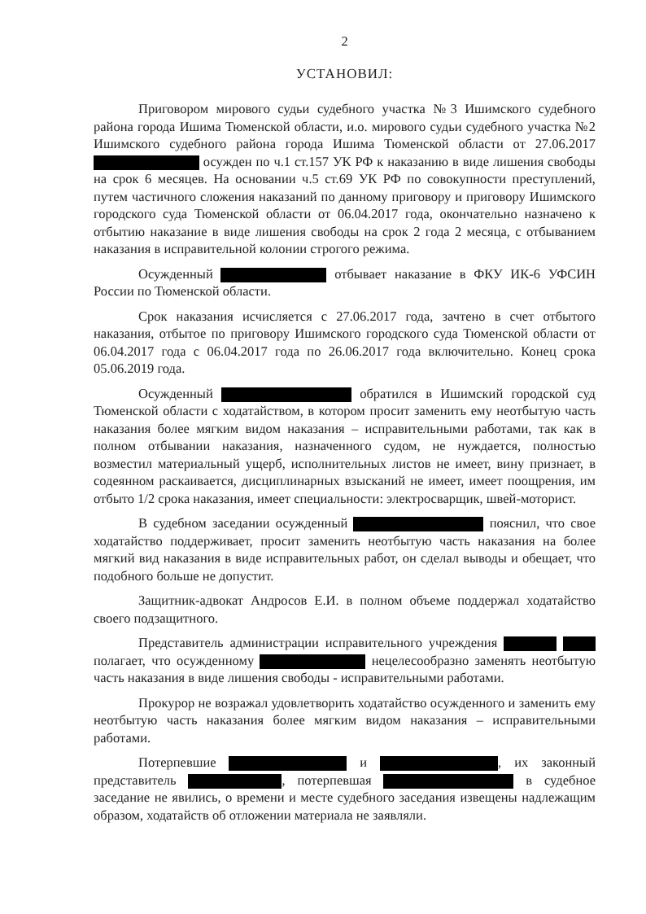2
УСТАНОВИЛ:
Приговором мирового судьи судебного участка №3 Ишимского судебного района города Ишима Тюменской области, и.о. мирового судьи судебного участка №2 Ишимского судебного района города Ишима Тюменской области от 27.06.2017 осужден по ч.1 ст.157 УК РФ к наказанию в виде лишения свободы на срок 6 месяцев. На основании ч.5 ст.69 УК РФ по совокупности преступлений, путем частичного сложения наказаний по данному приговору и приговору Ишимского городского суда Тюменской области от 06.04.2017 года, окончательно назначено к отбытию наказание в виде лишения свободы на срок 2 года 2 месяца, с отбыванием наказания в исправительной колонии строгого режима.
Осужденный отбывает наказание в ФКУ ИК-6 УФСИН России по Тюменской области.
Срок наказания исчисляется с 27.06.2017 года, зачтено в счет отбытого наказания, отбытое по приговору Ишимского городского суда Тюменской области от 06.04.2017 года с 06.04.2017 года по 26.06.2017 года включительно. Конец срока 05.06.2019 года.
Осужденный обратился в Ишимский городской суд Тюменской области с ходатайством, в котором просит заменить ему неотбытую часть наказания более мягким видом наказания – исправительными работами, так как в полном отбывании наказания, назначенного судом, не нуждается, полностью возместил материальный ущерб, исполнительных листов не имеет, вину признает, в содеянном раскаивается, дисциплинарных взысканий не имеет, имеет поощрения, им отбыто 1/2 срока наказания, имеет специальности: электросварщик, швей-моторист.
В судебном заседании осужденный пояснил, что свое ходатайство поддерживает, просит заменить неотбытую часть наказания на более мягкий вид наказания в виде исправительных работ, он сделал выводы и обещает, что подобного больше не допустит.
Защитник-адвокат Андросов Е.И. в полном объеме поддержал ходатайство своего подзащитного.
Представитель администрации исправительного учреждения полагает, что осужденному нецелесообразно заменять неотбытую часть наказания в виде лишения свободы - исправительными работами.
Прокурор не возражал удовлетворить ходатайство осужденного и заменить ему неотбытую часть наказания более мягким видом наказания – исправительными работами.
Потерпевшие и , их законный представитель , потерпевшая в судебное заседание не явились, о времени и месте судебного заседания извещены надлежащим образом, ходатайств об отложении материала не заявляли.